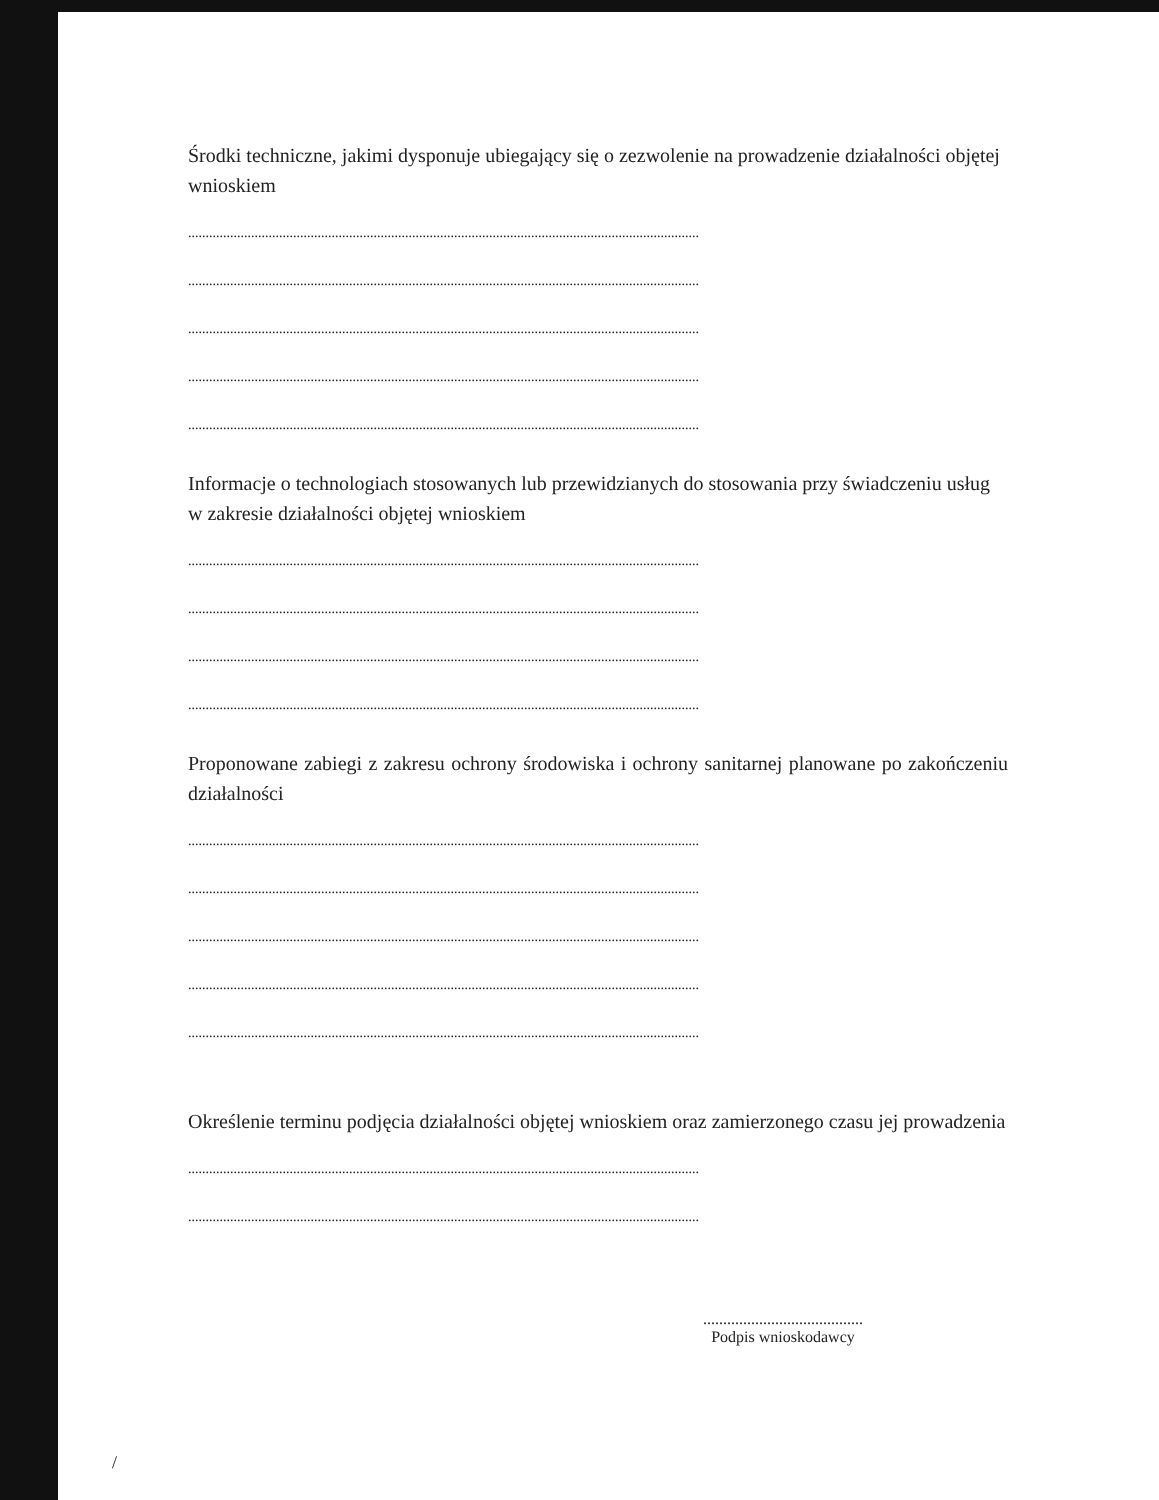Środki techniczne, jakimi dysponuje ubiegający się o zezwolenie na prowadzenie działalności objętej wnioskiem
..................................................................................................................................................
..................................................................................................................................................
..................................................................................................................................................
..................................................................................................................................................
..................................................................................................................................................
Informacje o technologiach stosowanych lub przewidzianych do stosowania przy świadczeniu usług w zakresie działalności objętej wnioskiem
..................................................................................................................................................
..................................................................................................................................................
..................................................................................................................................................
..................................................................................................................................................
Proponowane zabiegi z zakresu ochrony środowiska i ochrony sanitarnej planowane po zakończeniu działalności
..................................................................................................................................................
..................................................................................................................................................
..................................................................................................................................................
..................................................................................................................................................
..................................................................................................................................................
Określenie terminu podjęcia działalności objętej wnioskiem oraz zamierzonego czasu jej prowadzenia
..................................................................................................................................................
..................................................................................................................................................
........................................
Podpis wnioskodawcy
/